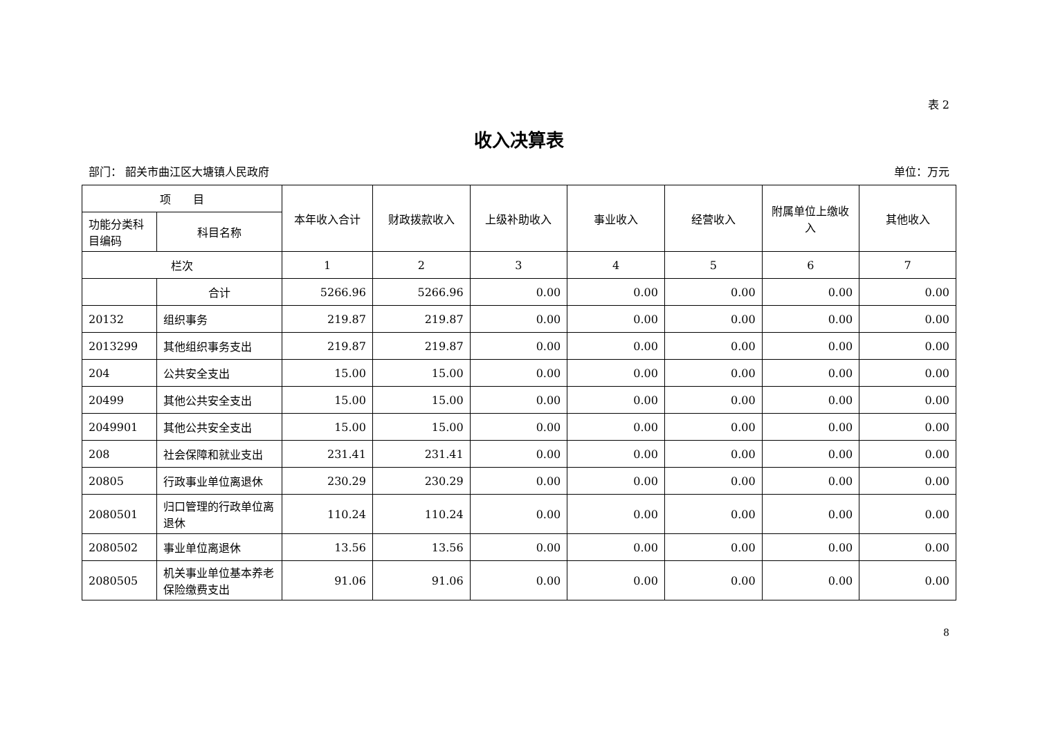表 2
收入决算表
部门： 韶关市曲江区大塘镇人民政府 单位：万元
| 项 目 | | 本年收入合计 | 财政拨款收入 | 上级补助收入 | 事业收入 | 经营收入 | 附属单位上缴收入 | 其他收入 |
| --- | --- | --- | --- | --- | --- | --- | --- | --- |
| 功能分类科目编码 | 科目名称 | | | | | | | |
| 栏次 | | 1 | 2 | 3 | 4 | 5 | 6 | 7 |
| | 合计 | 5266.96 | 5266.96 | 0.00 | 0.00 | 0.00 | 0.00 | 0.00 |
| 20132 | 组织事务 | 219.87 | 219.87 | 0.00 | 0.00 | 0.00 | 0.00 | 0.00 |
| 2013299 | 其他组织事务支出 | 219.87 | 219.87 | 0.00 | 0.00 | 0.00 | 0.00 | 0.00 |
| 204 | 公共安全支出 | 15.00 | 15.00 | 0.00 | 0.00 | 0.00 | 0.00 | 0.00 |
| 20499 | 其他公共安全支出 | 15.00 | 15.00 | 0.00 | 0.00 | 0.00 | 0.00 | 0.00 |
| 2049901 | 其他公共安全支出 | 15.00 | 15.00 | 0.00 | 0.00 | 0.00 | 0.00 | 0.00 |
| 208 | 社会保障和就业支出 | 231.41 | 231.41 | 0.00 | 0.00 | 0.00 | 0.00 | 0.00 |
| 20805 | 行政事业单位离退休 | 230.29 | 230.29 | 0.00 | 0.00 | 0.00 | 0.00 | 0.00 |
| 2080501 | 归口管理的行政单位离退休 | 110.24 | 110.24 | 0.00 | 0.00 | 0.00 | 0.00 | 0.00 |
| 2080502 | 事业单位离退休 | 13.56 | 13.56 | 0.00 | 0.00 | 0.00 | 0.00 | 0.00 |
| 2080505 | 机关事业单位基本养老保险缴费支出 | 91.06 | 91.06 | 0.00 | 0.00 | 0.00 | 0.00 | 0.00 |
8